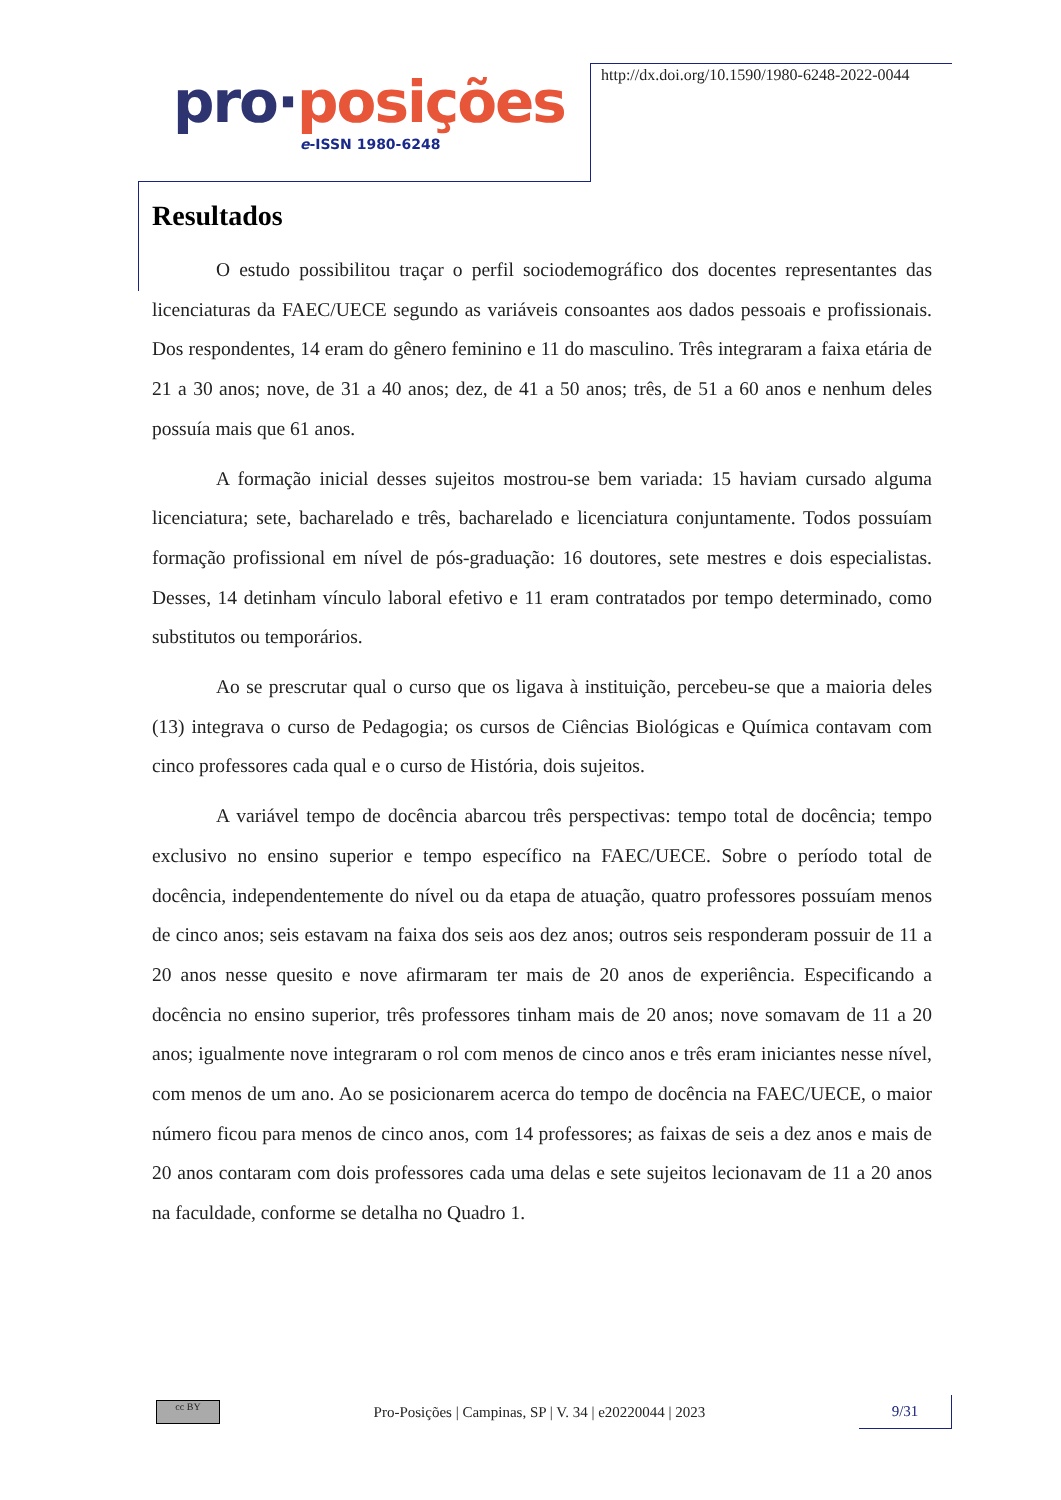pro·posições
e-ISSN 1980-6248
http://dx.doi.org/10.1590/1980-6248-2022-0044
Resultados
O estudo possibilitou traçar o perfil sociodemográfico dos docentes representantes das licenciaturas da FAEC/UECE segundo as variáveis consoantes aos dados pessoais e profissionais. Dos respondentes, 14 eram do gênero feminino e 11 do masculino. Três integraram a faixa etária de 21 a 30 anos; nove, de 31 a 40 anos; dez, de 41 a 50 anos; três, de 51 a 60 anos e nenhum deles possuía mais que 61 anos.
A formação inicial desses sujeitos mostrou-se bem variada: 15 haviam cursado alguma licenciatura; sete, bacharelado e três, bacharelado e licenciatura conjuntamente. Todos possuíam formação profissional em nível de pós-graduação: 16 doutores, sete mestres e dois especialistas. Desses, 14 detinham vínculo laboral efetivo e 11 eram contratados por tempo determinado, como substitutos ou temporários.
Ao se prescrutar qual o curso que os ligava à instituição, percebeu-se que a maioria deles (13) integrava o curso de Pedagogia; os cursos de Ciências Biológicas e Química contavam com cinco professores cada qual e o curso de História, dois sujeitos.
A variável tempo de docência abarcou três perspectivas: tempo total de docência; tempo exclusivo no ensino superior e tempo específico na FAEC/UECE. Sobre o período total de docência, independentemente do nível ou da etapa de atuação, quatro professores possuíam menos de cinco anos; seis estavam na faixa dos seis aos dez anos; outros seis responderam possuir de 11 a 20 anos nesse quesito e nove afirmaram ter mais de 20 anos de experiência. Especificando a docência no ensino superior, três professores tinham mais de 20 anos; nove somavam de 11 a 20 anos; igualmente nove integraram o rol com menos de cinco anos e três eram iniciantes nesse nível, com menos de um ano. Ao se posicionarem acerca do tempo de docência na FAEC/UECE, o maior número ficou para menos de cinco anos, com 14 professores; as faixas de seis a dez anos e mais de 20 anos contaram com dois professores cada uma delas e sete sujeitos lecionavam de 11 a 20 anos na faculdade, conforme se detalha no Quadro 1.
cc BY
Pro-Posições | Campinas, SP | V. 34 | e20220044 | 2023
9/31